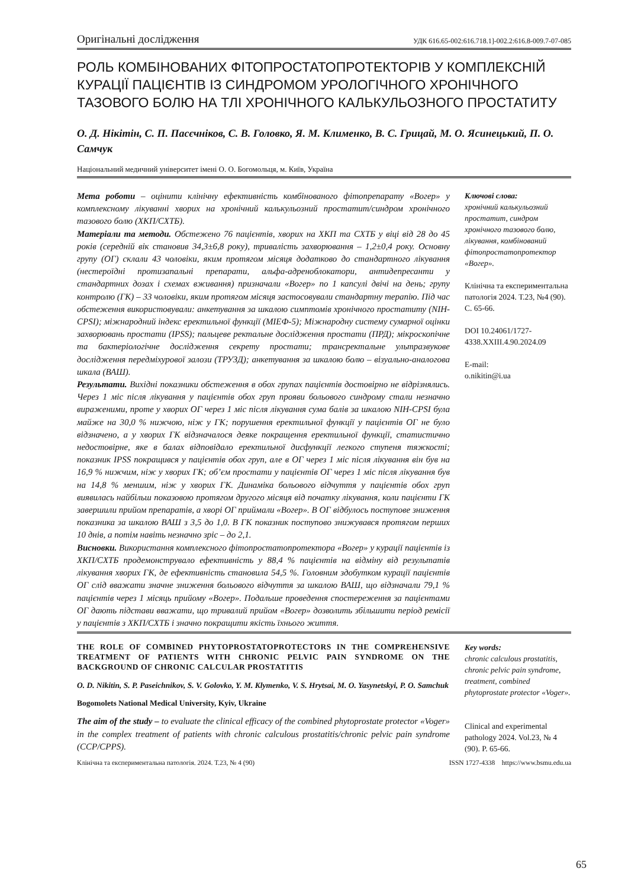Оригінальні дослідження УДК 616.65-002:616.718.1]-002.2:616.8-009.7-07-085
РОЛЬ КОМБІНОВАНИХ ФІТОПРОСТАТОПРОТЕКТОРІВ У КОМПЛЕКСНІЙ КУРАЦІЇ ПАЦІЄНТІВ ІЗ СИНДРОМОМ УРОЛОГІЧНОГО ХРОНІЧНОГО ТАЗОВОГО БОЛЮ НА ТЛІ ХРОНІЧНОГО КАЛЬКУЛЬОЗНОГО ПРОСТАТИТУ
О. Д. Нікітін, С. П. Пасєчніков, С. В. Головко, Я. М. Клименко, В. С. Грицай, М. О. Ясинецький, П. О. Самчук
Національний медичний університет імені О. О. Богомольця, м. Київ, Україна
Мета роботи – оцінити клінічну ефективність комбінованого фітопрепарату «Вогер» у комплексному лікуванні хворих на хронічний калькульозний простатит/синдром хронічного тазового болю (ХКП/СХТБ).
Матеріали та методи. Обстежено 76 пацієнтів, хворих на ХКП та СХТБ у віці від 28 до 45 років (середній вік становив 34,3±6,8 року), тривалість захворювання – 1,2±0,4 року. Основну групу (ОГ) склали 43 чоловіки, яким протягом місяця додатково до стандартного лікування (нестероїдні протизапальні препарати, альфа-адреноблокатори, антидепресанти у стандартних дозах і схемах вживання) призначали «Вогер» по 1 капсулі двічі на день; групу контролю (ГК) – 33 чоловіки, яким протягом місяця застосовували стандартну терапію. Під час обстеження використовували: анкетування за шкалою симптомів хронічного простатиту (NIH-CPSI); міжнародний індекс еректильної функції (МІЕФ-5); Міжнародну систему сумарної оцінки захворювань простати (IPSS); пальцеве ректальне дослідження простати (ПРД); мікроскопічне та бактеріологічне дослідження секрету простати; трансректальне ультразвукове дослідження передміхурової залози (ТРУЗД); анкетування за шкалою болю – візуально-аналогова шкала (ВАШ).
Результати. Вихідні показники обстеження в обох групах пацієнтів достовірно не відрізнялись. Через 1 міс після лікування у пацієнтів обох груп прояви больового синдрому стали незначно вираженими, проте у хворих ОГ через 1 міс після лікування сума балів за шкалою NIH-CPSI була майже на 30,0 % нижчою, ніж у ГК; порушення еректильної функції у пацієнтів ОГ не було відзначено, а у хворих ГК відзначалося деяке покращення еректильної функції, статистично недостовірне, яке в балах відповідало еректильної дисфункції легкого ступеня тяжкості; показник IPSS покращився у пацієнтів обох груп, але в ОГ через 1 міс після лікування він був на 16,9 % нижчим, ніж у хворих ГК; об’єм простати у пацієнтів ОГ через 1 міс після лікування був на 14,8 % меншим, ніж у хворих ГК. Динаміка больового відчуття у пацієнтів обох груп виявилась найбільш показовою протягом другого місяця від початку лікування, коли пацієнти ГК завершили прийом препаратів, а хворі ОГ приймали «Вогер». В ОГ відбулось поступове зниження показника за шкалою ВАШ з 3,5 до 1,0. В ГК показник поступово знижувався протягом перших 10 днів, а потім навіть незначно зріс – до 2,1.
Висновки. Використання комплексного фітопростатопротектора «Вогер» у курації пацієнтів із ХКП/СХТБ продемонструвало ефективність у 88,4 % пацієнтів на відміну від результатів лікування хворих ГК, де ефективність становила 54,5 %. Головним здобутком курації пацієнтів ОГ слід вважати значне зниження больового відчуття за шкалою ВАШ, що відзначали 79,1 % пацієнтів через 1 місяць прийому «Вогер». Подальше проведення спостереження за пацієнтами ОГ дають підстави вважати, що тривалий прийом «Вогер» дозволить збільшити період ремісії у пацієнтів з ХКП/СХТБ і значно покращити якість їхнього життя.
Ключові слова:
хронічний калькульозний простатит, синдром хронічного тазового болю, лікування, комбінований фітопростатопротектор «Вогер».
Клінічна та експериментальна патологія 2024. Т.23, №4 (90). С. 65-66.
DOI 10.24061/1727-4338.XXIII.4.90.2024.09
E-mail:
o.nikitin@i.ua
THE ROLE OF COMBINED PHYTOPROSTATOPROTECTORS IN THE COMPREHENSIVE TREATMENT OF PATIENTS WITH CHRONIC PELVIC PAIN SYNDROME ON THE BACKGROUND OF CHRONIC CALCULAR PROSTATITIS
O. D. Nikitin, S. P. Paseichnikov, S. V. Golovko, Y. M. Klymenko, V. S. Hrytsai, M. O. Yasynetskyi, P. O. Samchuk
Bogomolets National Medical University, Kyiv, Ukraine
The aim of the study – to evaluate the clinical efficacy of the combined phytoprostate protector «Voger» in the complex treatment of patients with chronic calculous prostatitis/chronic pelvic pain syndrome (CCP/CPPS).
Key words:
chronic calculous prostatitis, chronic pelvic pain syndrome, treatment, combined phytoprostate protector «Voger».
Clinical and experimental pathology 2024. Vol.23, № 4 (90). P. 65-66.
Клінічна та експериментальна патологія. 2024. Т.23, № 4 (90) ISSN 1727-4338 https://www.bsmu.edu.ua
65